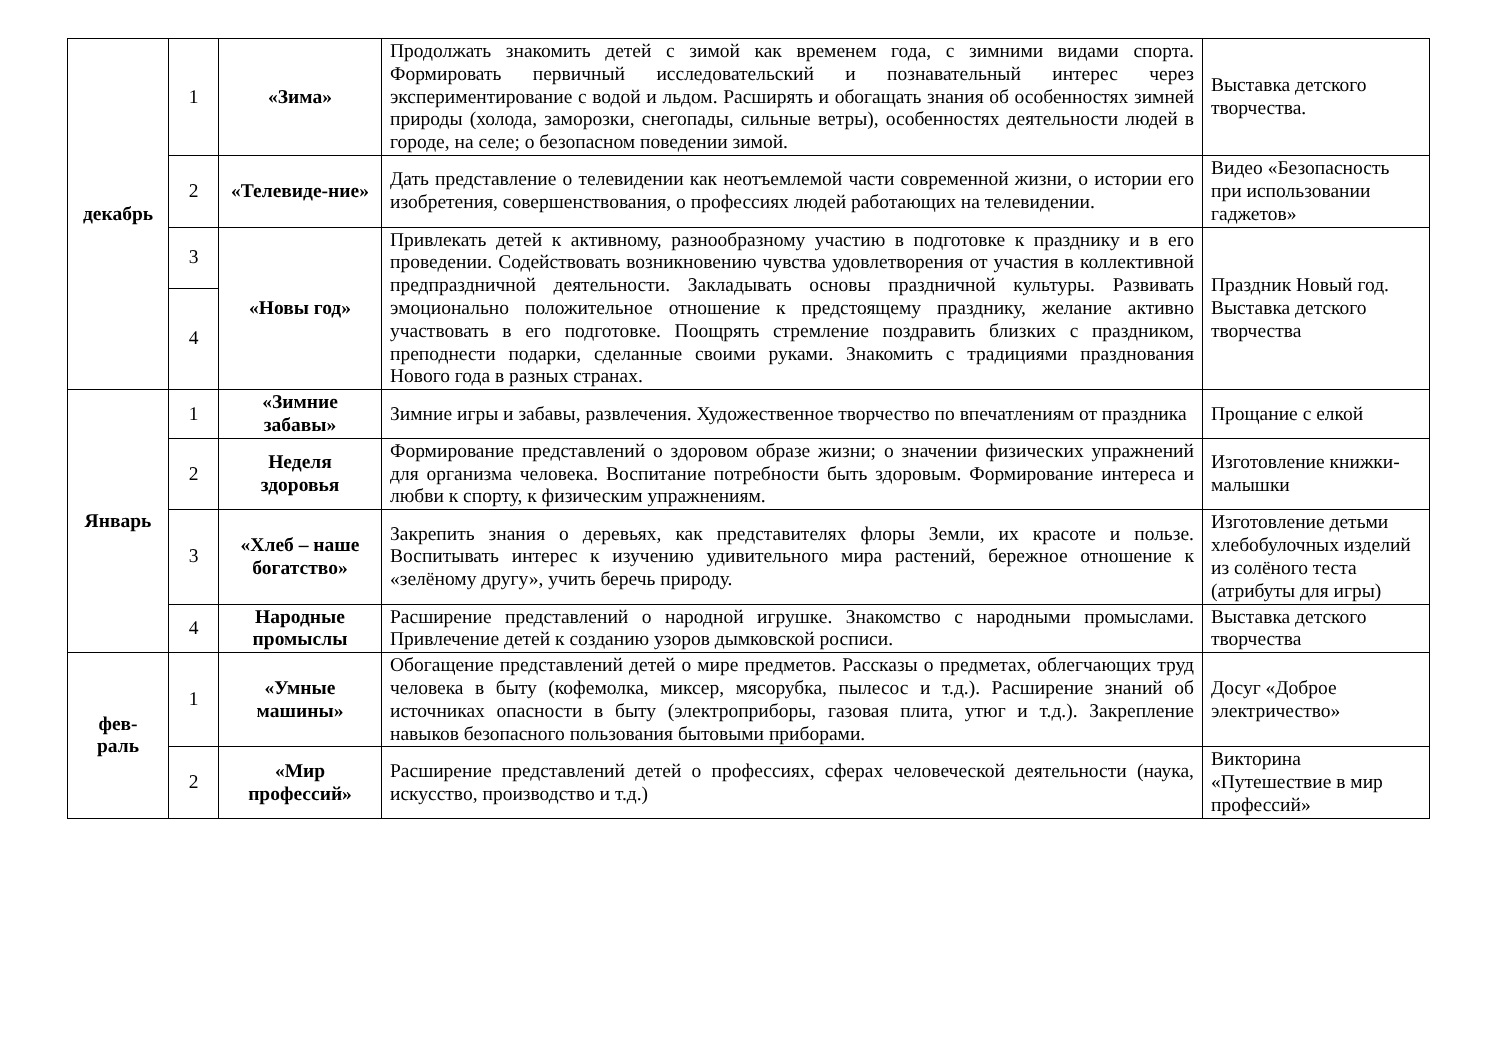| декабрь | 1 | «Зима» | Продолжать знакомить детей с зимой как временем года, с зимними видами спорта. Формировать первичный исследовательский и познавательный интерес через экспериментирование с водой и льдом. Расширять и обогащать знания об особенностях зимней природы (холода, заморозки, снегопады, сильные ветры), особенностях деятельности людей в городе, на селе; о безопасном поведении зимой. | Выставка детского творчества. |
| | 2 | «Телевиде-ние» | Дать представление о телевидении как неотъемлемой части современной жизни, о истории его изобретения, совершенствования, о профессиях людей работающих на телевидении. | Видео «Безопасность при использовании гаджетов» |
| | 3 | «Новы год» | Привлекать детей к активному, разнообразному участию в подготовке к празднику и в его проведении. Содействовать возникновению чувства удовлетворения от участия в коллективной предпраздничной деятельности. Закладывать основы праздничной культуры. Развивать эмоционально положительное отношение к предстоящему празднику, желание активно участвовать в его подготовке. Поощрять стремление поздравить близких с праздником, преподнести подарки, сделанные своими руками. Знакомить с традициями празднования Нового года в разных странах. | Праздник Новый год. Выставка детского творчества |
| | 4 | | | |
| Январь | 1 | «Зимние забавы» | Зимние игры и забавы, развлечения. Художественное творчество по впечатлениям от праздника | Прощание с елкой |
| | 2 | Неделя здоровья | Формирование представлений о здоровом образе жизни; о значении физических упражнений для организма человека. Воспитание потребности быть здоровым. Формирование интереса и любви к спорту, к физическим упражнениям. | Изготовление книжки-малышки |
| | 3 | «Хлеб – наше богатство» | Закрепить знания о деревьях, как представителях флоры Земли, их красоте и пользе. Воспитывать интерес к изучению удивительного мира растений, бережное отношение к «зелёному другу», учить беречь природу. | Изготовление детьми хлебобулочных изделий из солёного теста (атрибуты для игры) |
| | 4 | Народные промыслы | Расширение представлений о народной игрушке. Знакомство с народными промыслами. Привлечение детей к созданию узоров дымковской росписи. | Выставка детского творчества |
| фев- раль | 1 | «Умные машины» | Обогащение представлений детей о мире предметов. Рассказы о предметах, облегчающих труд человека в быту (кофемолка, миксер, мясорубка, пылесос и т.д.). Расширение знаний об источниках опасности в быту (электроприборы, газовая плита, утюг и т.д.). Закрепление навыков безопасного пользования бытовыми приборами. | Досуг «Доброе электричество» |
| | 2 | «Мир профессий» | Расширение представлений детей о профессиях, сферах человеческой деятельности (наука, искусство, производство и т.д.) | Викторина «Путешествие в мир профессий» |